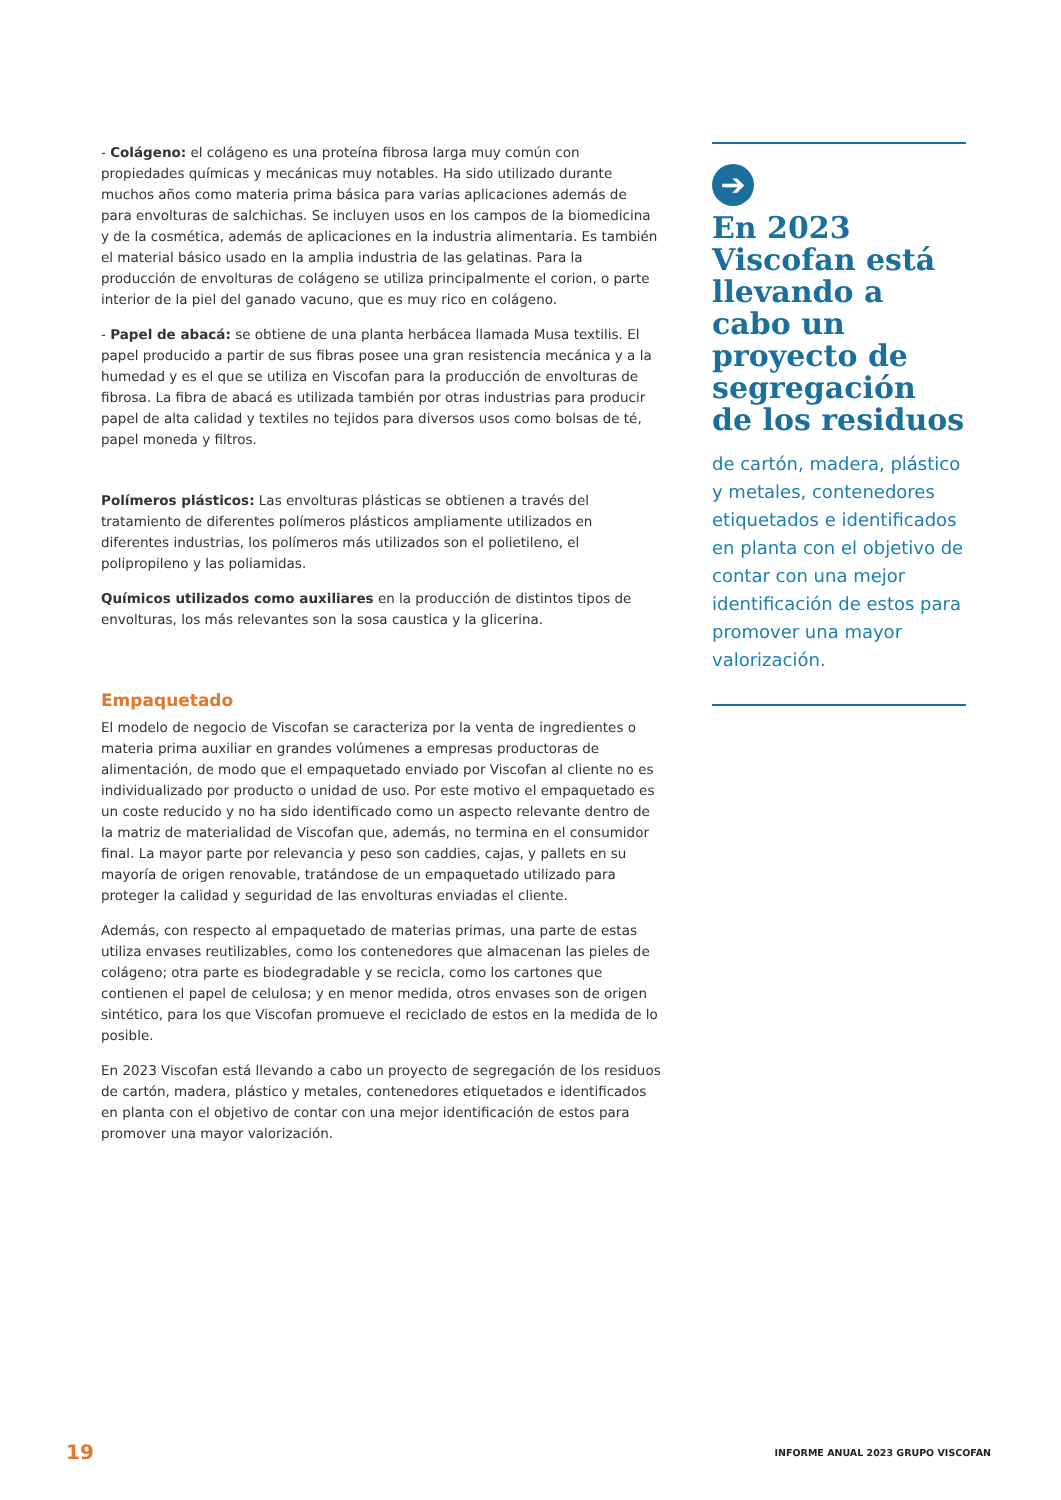- Colágeno: el colágeno es una proteína fibrosa larga muy común con propiedades químicas y mecánicas muy notables. Ha sido utilizado durante muchos años como materia prima básica para varias aplicaciones además de para envolturas de salchichas. Se incluyen usos en los campos de la biomedicina y de la cosmética, además de aplicaciones en la industria alimentaria. Es también el material básico usado en la amplia industria de las gelatinas. Para la producción de envolturas de colágeno se utiliza principalmente el corion, o parte interior de la piel del ganado vacuno, que es muy rico en colágeno.
- Papel de abacá: se obtiene de una planta herbácea llamada Musa textilis. El papel producido a partir de sus fibras posee una gran resistencia mecánica y a la humedad y es el que se utiliza en Viscofan para la producción de envolturas de fibrosa. La fibra de abacá es utilizada también por otras industrias para producir papel de alta calidad y textiles no tejidos para diversos usos como bolsas de té, papel moneda y filtros.
Polímeros plásticos: Las envolturas plásticas se obtienen a través del tratamiento de diferentes polímeros plásticos ampliamente utilizados en diferentes industrias, los polímeros más utilizados son el polietileno, el polipropileno y las poliamidas.
Químicos utilizados como auxiliares en la producción de distintos tipos de envolturas, los más relevantes son la sosa caustica y la glicerina.
Empaquetado
El modelo de negocio de Viscofan se caracteriza por la venta de ingredientes o materia prima auxiliar en grandes volúmenes a empresas productoras de alimentación, de modo que el empaquetado enviado por Viscofan al cliente no es individualizado por producto o unidad de uso. Por este motivo el empaquetado es un coste reducido y no ha sido identificado como un aspecto relevante dentro de la matriz de materialidad de Viscofan que, además, no termina en el consumidor final. La mayor parte por relevancia y peso son caddies, cajas, y pallets en su mayoría de origen renovable, tratándose de un empaquetado utilizado para proteger la calidad y seguridad de las envolturas enviadas el cliente.
Además, con respecto al empaquetado de materias primas, una parte de estas utiliza envases reutilizables, como los contenedores que almacenan las pieles de colágeno; otra parte es biodegradable y se recicla, como los cartones que contienen el papel de celulosa; y en menor medida, otros envases son de origen sintético, para los que Viscofan promueve el reciclado de estos en la medida de lo posible.
En 2023 Viscofan está llevando a cabo un proyecto de segregación de los residuos de cartón, madera, plástico y metales, contenedores etiquetados e identificados en planta con el objetivo de contar con una mejor identificación de estos para promover una mayor valorización.
➔
En 2023 Viscofan está llevando a cabo un proyecto de segregación de los residuos
de cartón, madera, plástico y metales, contenedores etiquetados e identificados en planta con el objetivo de contar con una mejor identificación de estos para promover una mayor valorización.
19 INFORME ANUAL 2023 GRUPO VISCOFAN